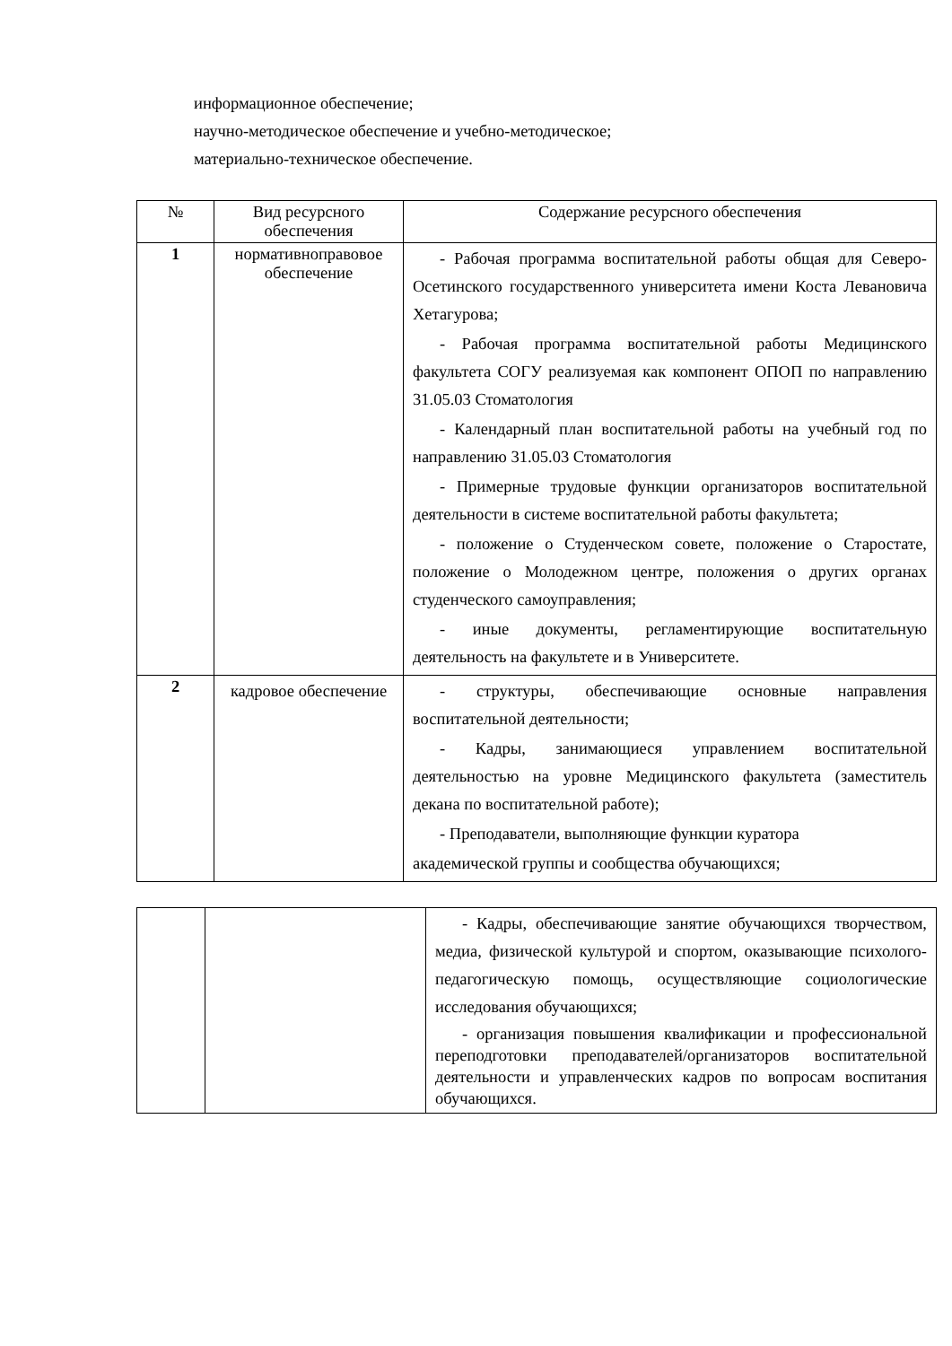информационное обеспечение;
научно-методическое обеспечение и учебно-методическое;
материально-техническое обеспечение.
| № | Вид ресурсного обеспечения | Содержание ресурсного обеспечения |
| --- | --- | --- |
| 1 | нормативноправовое обеспечение | - Рабочая программа воспитательной работы общая для Северо-Осетинского государственного университета имени Коста Левановича Хетагурова; - Рабочая программа воспитательной работы Медицинского факультета СОГУ реализуемая как компонент ОПОП по направлению 31.05.03 Стоматология - Календарный план воспитательной работы на учебный год по направлению 31.05.03 Стоматология - Примерные трудовые функции организаторов воспитательной деятельности в системе воспитательной работы факультета; - положение о Студенческом совете, положение о Старостате, положение о Молодежном центре, положения о других органах студенческого самоуправления; - иные документы, регламентирующие воспитательную деятельность на факультете и в Университете. |
| 2 | кадровое обеспечение | - структуры, обеспечивающие основные направления воспитательной деятельности; - Кадры, занимающиеся управлением воспитательной деятельностью на уровне Медицинского факультета (заместитель декана по воспитательной работе); - Преподаватели, выполняющие функции куратора академической группы и сообщества обучающихся; |
| | | - Кадры, обеспечивающие занятие обучающихся творчеством, медиа, физической культурой и спортом, оказывающие психолого-педагогическую помощь, осуществляющие социологические исследования обучающихся; - организация повышения квалификации и профессиональной переподготовки преподавателей/организаторов воспитательной деятельности и управленческих кадров по вопросам воспитания обучающихся. |